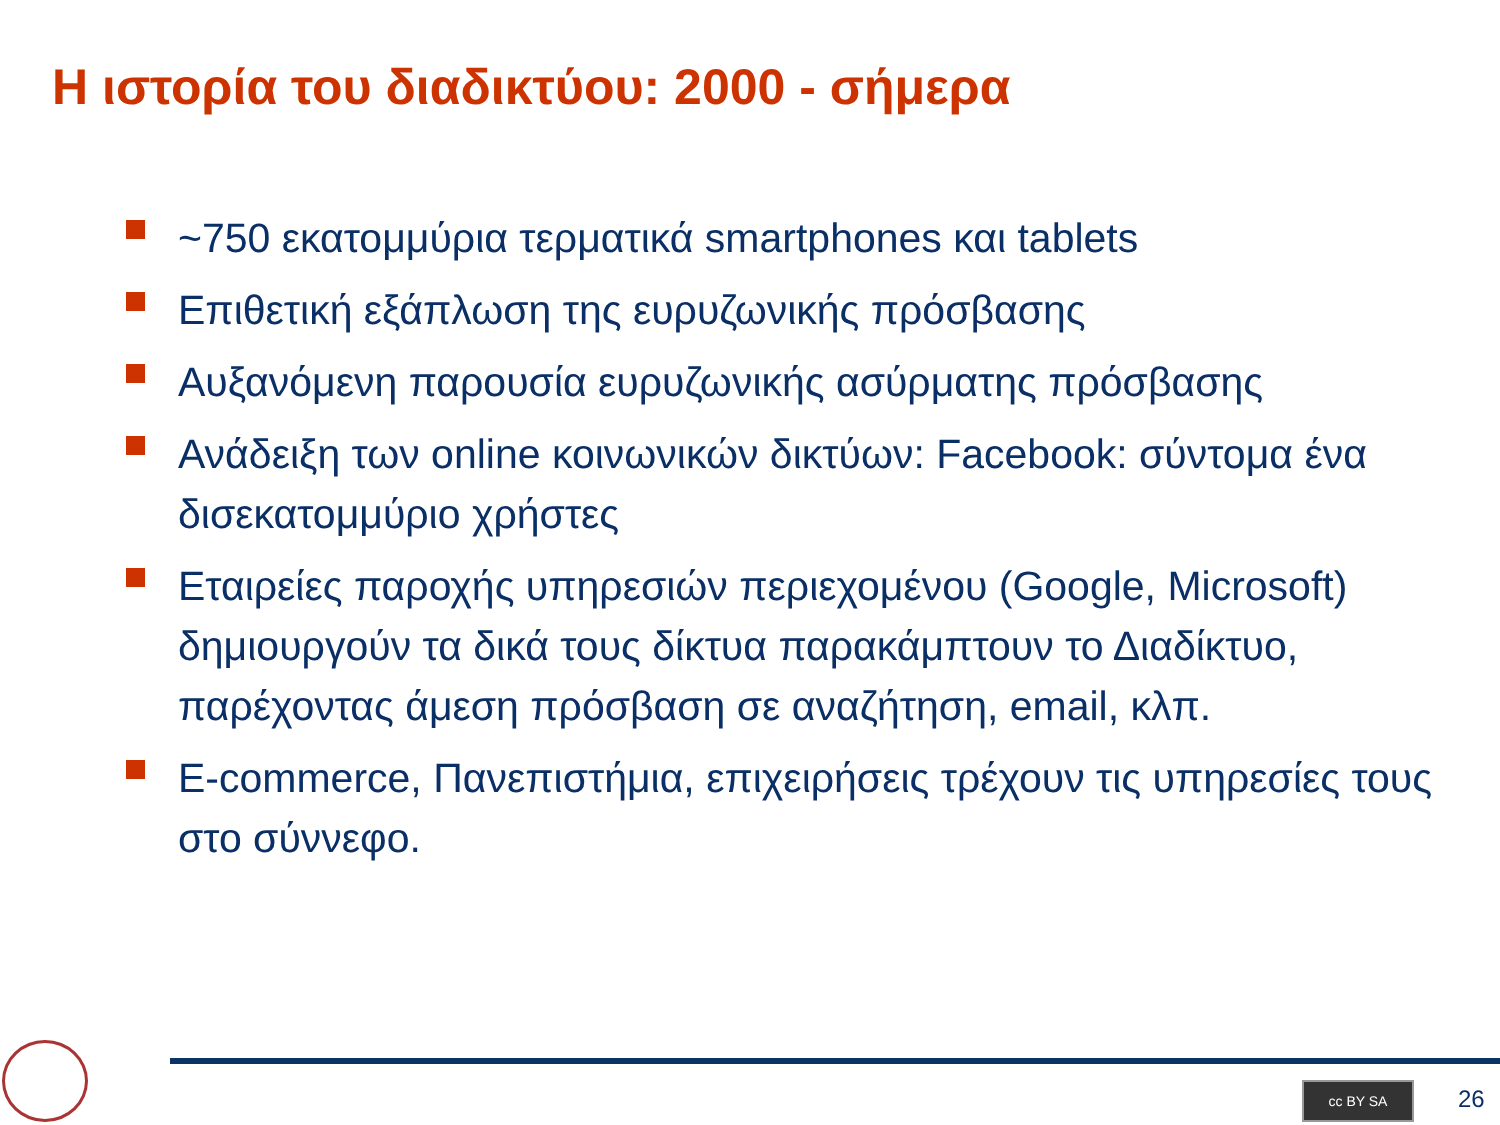Η ιστορία του διαδικτύου: 2000 - σήμερα
~750 εκατομμύρια τερματικά smartphones και tablets
Επιθετική εξάπλωση της ευρυζωνικής πρόσβασης
Αυξανόμενη παρουσία ευρυζωνικής ασύρματης πρόσβασης
Ανάδειξη των online κοινωνικών δικτύων: Facebook: σύντομα ένα δισεκατομμύριο χρήστες
Εταιρείες παροχής υπηρεσιών περιεχομένου (Google, Microsoft) δημιουργούν τα δικά τους δίκτυα παρακάμπτουν το Διαδίκτυο, παρέχοντας άμεση πρόσβαση σε αναζήτηση, email, κλπ.
E-commerce, Πανεπιστήμια, επιχειρήσεις τρέχουν τις υπηρεσίες τους στο σύννεφο.
cc BY SA 26